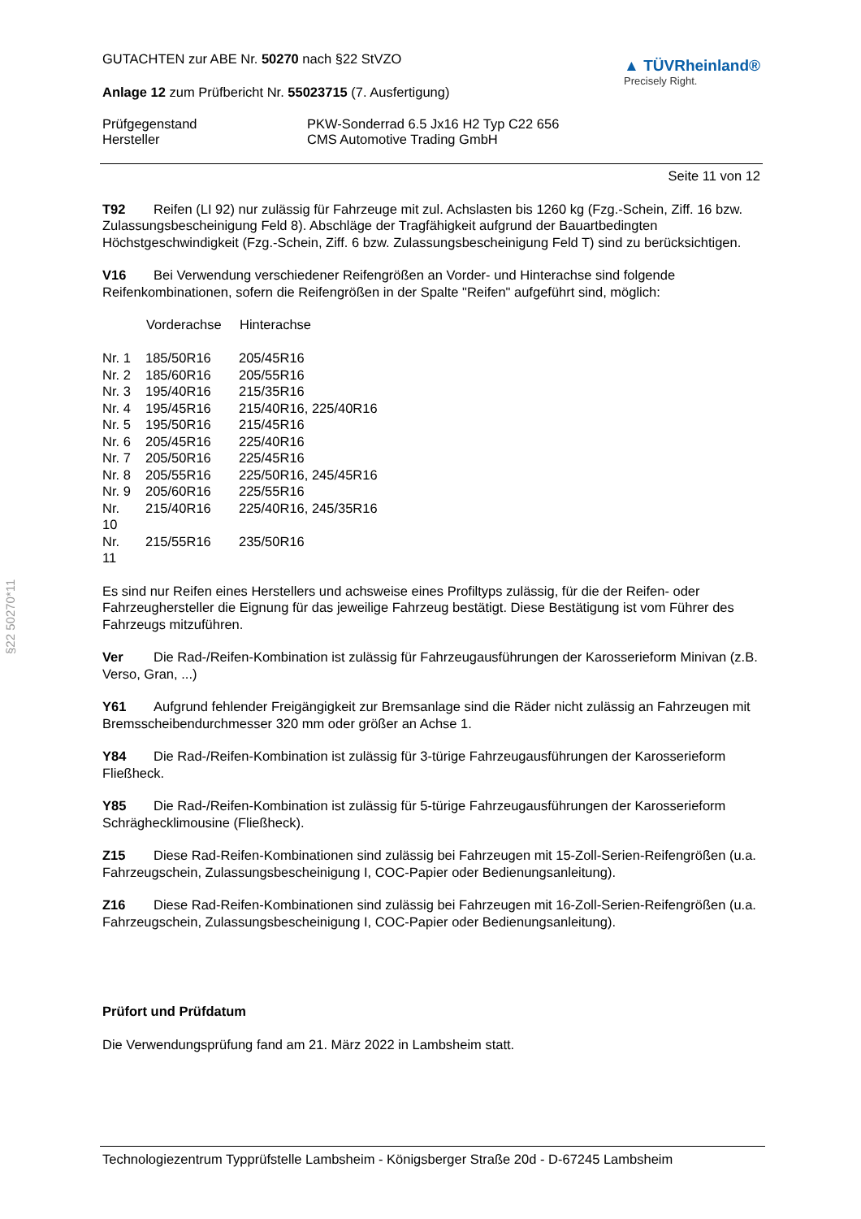GUTACHTEN zur ABE Nr. 50270 nach §22 StVZO
Anlage 12 zum Prüfbericht Nr. 55023715 (7. Ausfertigung)
▲ TÜVRheinland®
Precisely Right.
Prüfgegenstand PKW-Sonderrad 6.5 Jx16 H2 Typ C22 656
Hersteller CMS Automotive Trading GmbH
Seite 11 von 12
T92 Reifen (LI 92) nur zulässig für Fahrzeuge mit zul. Achslasten bis 1260 kg (Fzg.-Schein, Ziff. 16 bzw. Zulassungsbescheinigung Feld 8). Abschläge der Tragfähigkeit aufgrund der Bauartbedingten Höchstgeschwindigkeit (Fzg.-Schein, Ziff. 6 bzw. Zulassungsbescheinigung Feld T) sind zu berücksichtigen.
V16 Bei Verwendung verschiedener Reifengrößen an Vorder- und Hinterachse sind folgende Reifenkombinationen, sofern die Reifengrößen in der Spalte "Reifen" aufgeführt sind, möglich:
| | Vorderachse | Hinterachse |
| --- | --- | --- |
| Nr. 1 | 185/50R16 | 205/45R16 |
| Nr. 2 | 185/60R16 | 205/55R16 |
| Nr. 3 | 195/40R16 | 215/35R16 |
| Nr. 4 | 195/45R16 | 215/40R16, 225/40R16 |
| Nr. 5 | 195/50R16 | 215/45R16 |
| Nr. 6 | 205/45R16 | 225/40R16 |
| Nr. 7 | 205/50R16 | 225/45R16 |
| Nr. 8 | 205/55R16 | 225/50R16, 245/45R16 |
| Nr. 9 | 205/60R16 | 225/55R16 |
| Nr. 10 | 215/40R16 | 225/40R16, 245/35R16 |
| Nr. 11 | 215/55R16 | 235/50R16 |
Es sind nur Reifen eines Herstellers und achsweise eines Profiltyps zulässig, für die der Reifen- oder Fahrzeughersteller die Eignung für das jeweilige Fahrzeug bestätigt. Diese Bestätigung ist vom Führer des Fahrzeugs mitzuführen.
Ver Die Rad-/Reifen-Kombination ist zulässig für Fahrzeugausführungen der Karosserieform Minivan (z.B. Verso, Gran, ...)
Y61 Aufgrund fehlender Freigängigkeit zur Bremsanlage sind die Räder nicht zulässig an Fahrzeugen mit Bremsscheibendurchmesser 320 mm oder größer an Achse 1.
Y84 Die Rad-/Reifen-Kombination ist zulässig für 3-türige Fahrzeugausführungen der Karosserieform Fließheck.
Y85 Die Rad-/Reifen-Kombination ist zulässig für 5-türige Fahrzeugausführungen der Karosserieform Schräghecklimousine (Fließheck).
Z15 Diese Rad-Reifen-Kombinationen sind zulässig bei Fahrzeugen mit 15-Zoll-Serien-Reifengrößen (u.a. Fahrzeugschein, Zulassungsbescheinigung I, COC-Papier oder Bedienungsanleitung).
Z16 Diese Rad-Reifen-Kombinationen sind zulässig bei Fahrzeugen mit 16-Zoll-Serien-Reifengrößen (u.a. Fahrzeugschein, Zulassungsbescheinigung I, COC-Papier oder Bedienungsanleitung).
Prüfort und Prüfdatum
Die Verwendungsprüfung fand am 21. März 2022 in Lambsheim statt.
§22 50270*11
Technologiezentrum Typprüfstelle Lambsheim - Königsberger Straße 20d - D-67245 Lambsheim